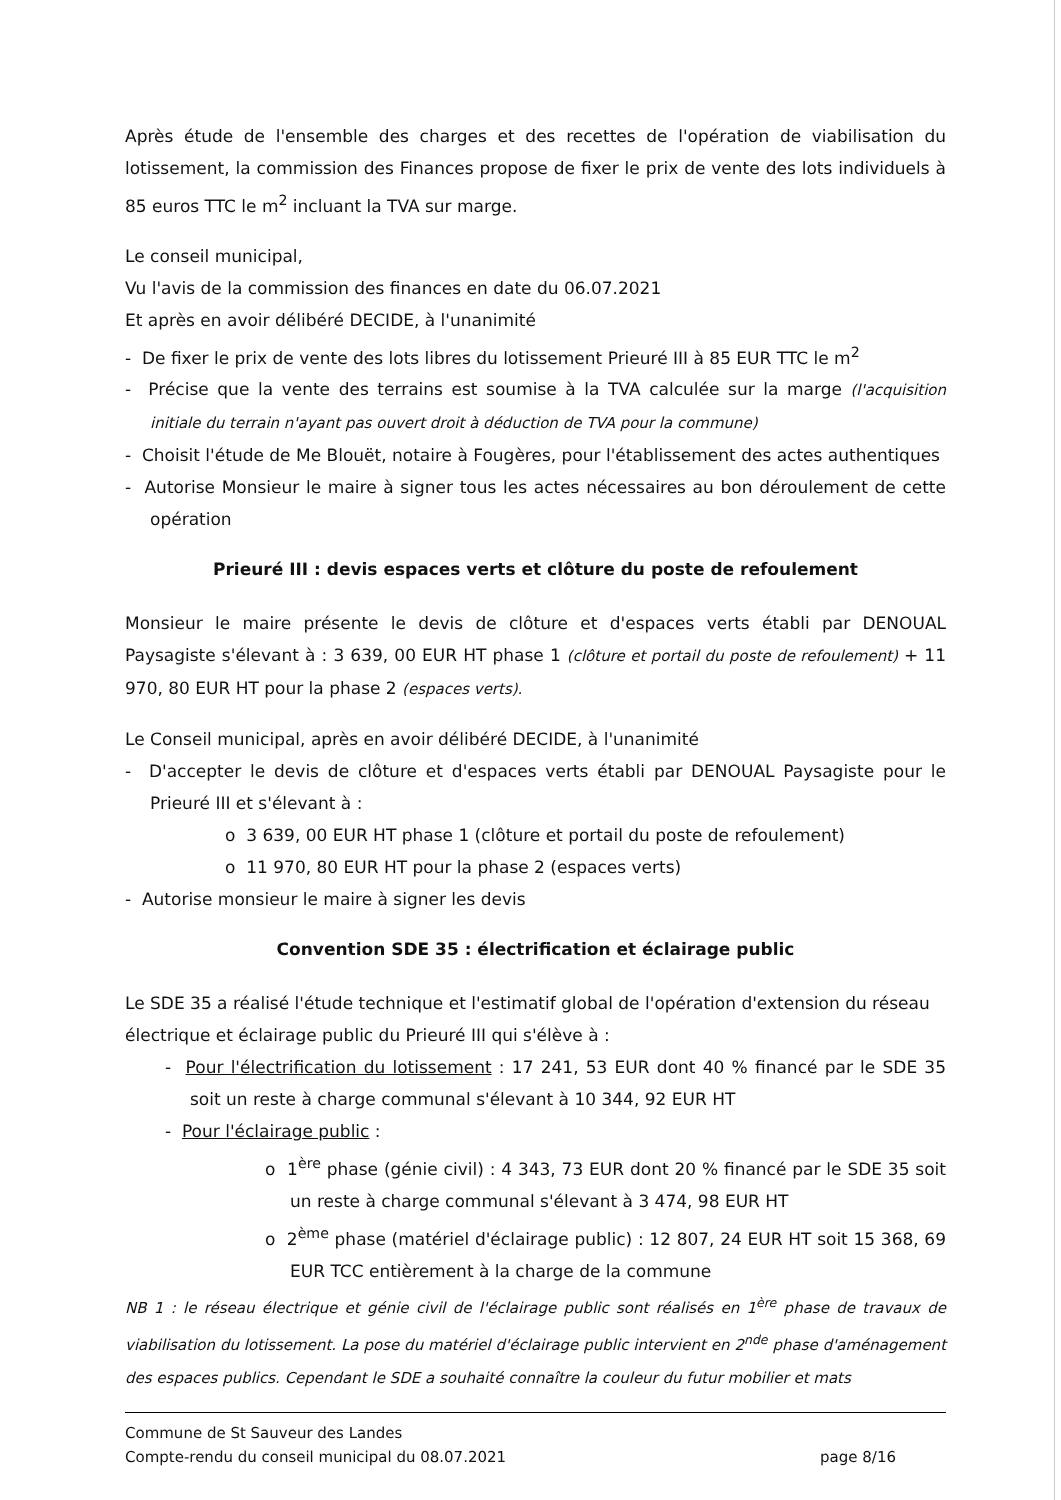Après étude de l'ensemble des charges et des recettes de l'opération de viabilisation du lotissement, la commission des Finances propose de fixer le prix de vente des lots individuels à 85 euros TTC le m<sup>2</sup> incluant la TVA sur marge.
Le conseil municipal,
Vu l'avis de la commission des finances en date du 06.07.2021
Et après en avoir délibéré DECIDE, à l'unanimité
- De fixer le prix de vente des lots libres du lotissement Prieuré III à 85 EUR TTC le m<sup>2</sup>
- Précise que la vente des terrains est soumise à la TVA calculée sur la marge (l'acquisition initiale du terrain n'ayant pas ouvert droit à déduction de TVA pour la commune)
- Choisit l'étude de Me Blouët, notaire à Fougères, pour l'établissement des actes authentiques
- Autorise Monsieur le maire à signer tous les actes nécessaires au bon déroulement de cette opération
Prieuré III : devis espaces verts et clôture du poste de refoulement
Monsieur le maire présente le devis de clôture et d'espaces verts établi par DENOUAL Paysagiste s'élevant à : 3 639, 00 EUR HT phase 1 (clôture et portail du poste de refoulement) + 11 970, 80 EUR HT pour la phase 2 (espaces verts).
Le Conseil municipal, après en avoir délibéré DECIDE, à l'unanimité
- D'accepter le devis de clôture et d'espaces verts établi par DENOUAL Paysagiste pour le Prieuré III et s'élevant à :
o 3 639, 00 EUR HT phase 1 (clôture et portail du poste de refoulement)
o 11 970, 80 EUR HT pour la phase 2 (espaces verts)
- Autorise monsieur le maire à signer les devis
Convention SDE 35 : électrification et éclairage public
Le SDE 35 a réalisé l'étude technique et l'estimatif global de l'opération d'extension du réseau électrique et éclairage public du Prieuré III qui s'élève à :
- Pour l'électrification du lotissement : 17 241, 53 EUR dont 40 % financé par le SDE 35 soit un reste à charge communal s'élevant à 10 344, 92 EUR HT
- Pour l'éclairage public :
o 1<sup>ère</sup> phase (génie civil) : 4 343, 73 EUR dont 20 % financé par le SDE 35 soit un reste à charge communal s'élevant à 3 474, 98 EUR HT
o 2<sup>ème</sup> phase (matériel d'éclairage public) : 12 807, 24 EUR HT soit 15 368, 69 EUR TCC entièrement à la charge de la commune
NB 1 : le réseau électrique et génie civil de l'éclairage public sont réalisés en 1<sup>ère</sup> phase de travaux de viabilisation du lotissement. La pose du matériel d'éclairage public intervient en 2<sup>nde</sup> phase d'aménagement des espaces publics. Cependant le SDE a souhaité connaître la couleur du futur mobilier et mats
Commune de St Sauveur des Landes
Compte-rendu du conseil municipal du 08.07.2021
page 8/16